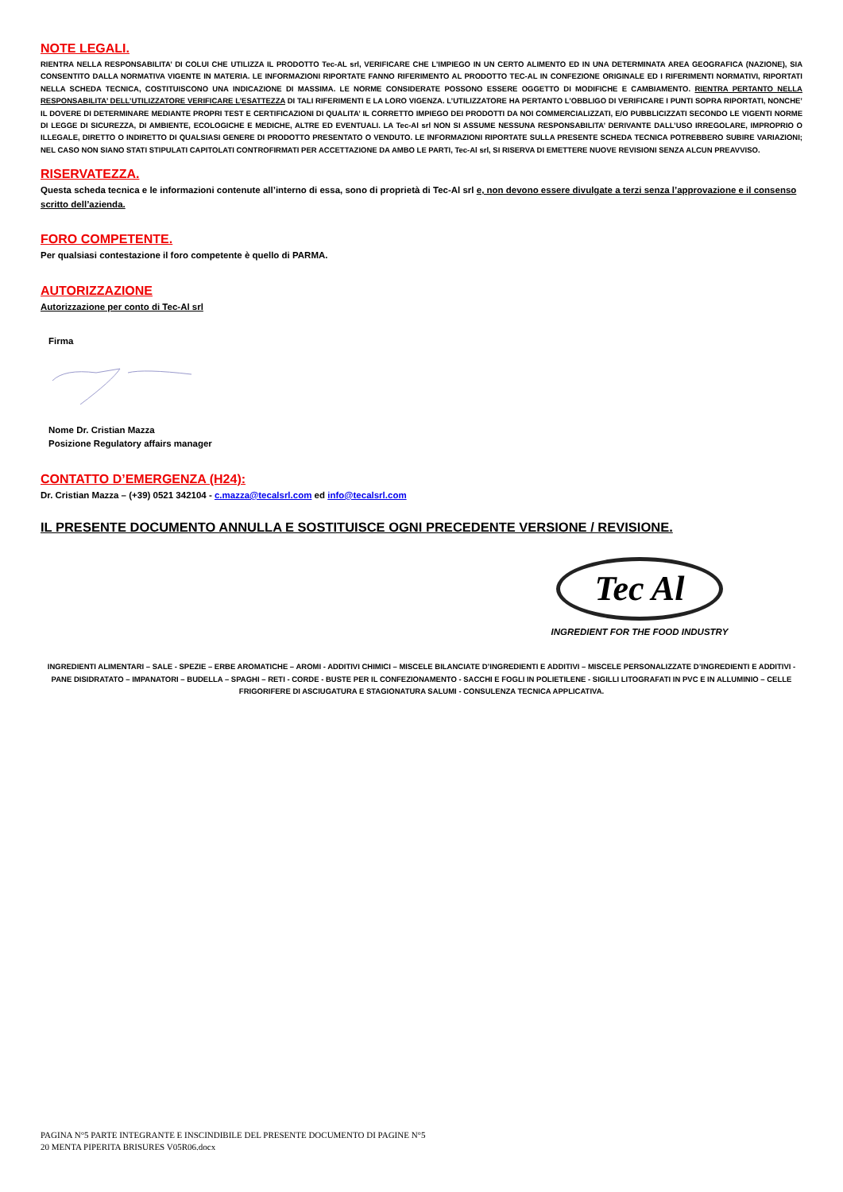NOTE LEGALI.
RIENTRA NELLA RESPONSABILITA’ DI COLUI CHE UTILIZZA IL PRODOTTO Tec-AL srl, VERIFICARE CHE L’IMPIEGO IN UN CERTO ALIMENTO ED IN UNA DETERMINATA AREA GEOGRAFICA (NAZIONE), SIA CONSENTITO DALLA NORMATIVA VIGENTE IN MATERIA. LE INFORMAZIONI RIPORTATE FANNO RIFERIMENTO AL PRODOTTO TEC-AL IN CONFEZIONE ORIGINALE ED I RIFERIMENTI NORMATIVI, RIPORTATI NELLA SCHEDA TECNICA, COSTITUISCONO UNA INDICAZIONE DI MASSIMA. LE NORME CONSIDERATE POSSONO ESSERE OGGETTO DI MODIFICHE E CAMBIAMENTO. RIENTRA PERTANTO NELLA RESPONSABILITA’ DELL’UTILIZZATORE VERIFICARE L’ESATTEZZA DI TALI RIFERIMENTI E LA LORO VIGENZA. L’UTILIZZATORE HA PERTANTO L’OBBLIGO DI VERIFICARE I PUNTI SOPRA RIPORTATI, NONCHE’ IL DOVERE DI DETERMINARE MEDIANTE PROPRI TEST E CERTIFICAZIONI DI QUALITA’ IL CORRETTO IMPIEGO DEI PRODOTTI DA NOI COMMERCIALIZZATI, E/O PUBBLICIZZATI SECONDO LE VIGENTI NORME DI LEGGE DI SICUREZZA, DI AMBIENTE, ECOLOGICHE E MEDICHE, ALTRE ED EVENTUALI. LA Tec-Al srl NON SI ASSUME NESSUNA RESPONSABILITA’ DERIVANTE DALL’USO IRREGOLARE, IMPROPRIO O ILLEGALE, DIRETTO O INDIRETTO DI QUALSIASI GENERE DI PRODOTTO PRESENTATO O VENDUTO. LE INFORMAZIONI RIPORTATE SULLA PRESENTE SCHEDA TECNICA POTREBBERO SUBIRE VARIAZIONI; NEL CASO NON SIANO STATI STIPULATI CAPITOLATI CONTROFIRMATI PER ACCETTAZIONE DA AMBO LE PARTI, Tec-Al srl, SI RISERVA DI EMETTERE NUOVE REVISIONI SENZA ALCUN PREAVVISO.
RISERVATEZZA.
Questa scheda tecnica e le informazioni contenute all’interno di essa, sono di proprietà di Tec-Al srl e, non devono essere divulgate a terzi senza l’approvazione e il consenso scritto dell’azienda.
FORO COMPETENTE.
Per qualsiasi contestazione il foro competente è quello di PARMA.
AUTORIZZAZIONE
Autorizzazione per conto di Tec-Al srl
Firma
Nome Dr. Cristian Mazza
Posizione Regulatory affairs manager
CONTATTO D’EMERGENZA (H24):
Dr. Cristian Mazza – (+39) 0521 342104 - c.mazza@tecalsrl.com ed info@tecalsrl.com
IL PRESENTE DOCUMENTO ANNULLA E SOSTITUISCE OGNI PRECEDENTE VERSIONE / REVISIONE.
Tec Al
INGREDIENT FOR THE FOOD INDUSTRY
INGREDIENTI ALIMENTARI – SALE - SPEZIE – ERBE AROMATICHE – AROMI - ADDITIVI CHIMICI – MISCELE BILANCIATE D’INGREDIENTI E ADDITIVI – MISCELE PERSONALIZZATE D’INGREDIENTI E ADDITIVI - PANE DISIDRATATO – IMPANATORI – BUDELLA – SPAGHI – RETI - CORDE - BUSTE PER IL CONFEZIONAMENTO - SACCHI E FOGLI IN POLIETILENE - SIGILLI LITOGRAFATI IN PVC E IN ALLUMINIO – CELLE FRIGORIFERE DI ASCIUGATURA E STAGIONATURA SALUMI - CONSULENZA TECNICA APPLICATIVA.
PAGINA N°5 PARTE INTEGRANTE E INSCINDIBILE DEL PRESENTE DOCUMENTO DI PAGINE N°5
20 MENTA PIPERITA BRISURES V05R06.docx